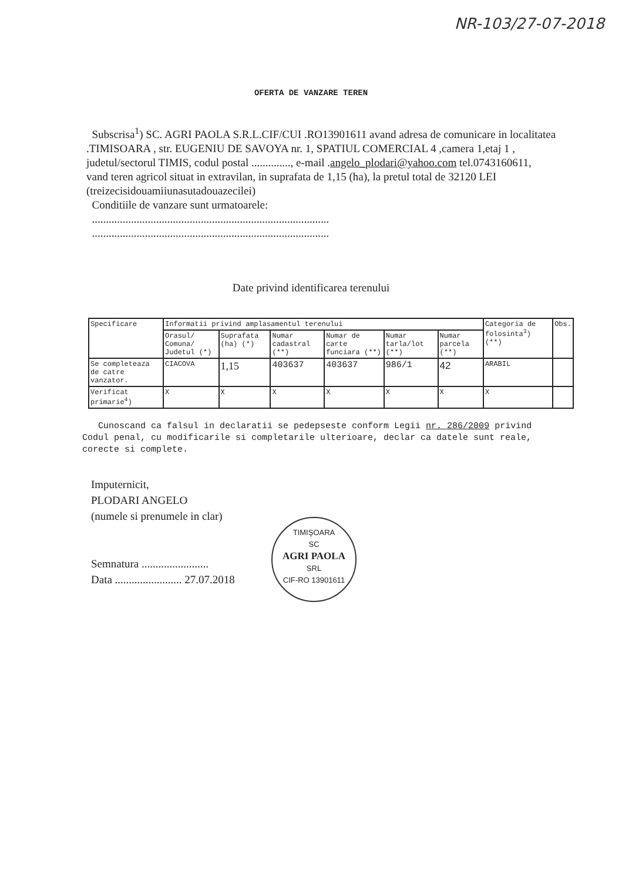NR-103/27-07-2018
OFERTA DE VANZARE TEREN
Subscrisa<sup>1</sup>) SC. AGRI PAOLA S.R.L.CIF/CUI .RO13901611 avand adresa de comunicare in localitatea .TIMISOARA , str. EUGENIU DE SAVOYA nr. 1, SPATIUL COMERCIAL 4 ,camera 1,etaj 1 , judetul/sectorul TIMIS, codul postal .............., e-mail .angelo_plodari@yahoo.com tel.0743160611,
vand teren agricol situat in extravilan, in suprafata de 1,15 (ha), la pretul total de 32120 LEI (treizecisidouamiiunasutadouazecilei)
Conditiile de vanzare sunt urmatoarele:
.....................................................................................
.....................................................................................
Date privind identificarea terenului
| Specificare | Informatii privind amplasamentul terenului | | | | | | Categoria de folosinta<sup>3</sup>) (**) | Obs. |
| --- | --- | --- | --- | --- | --- | --- | --- | --- |
| | Orasul/ Comuna/ Judetul (*) | Suprafata (ha) (*) | Numar cadastral (**) | Numar de carte funciara (**) | Numar tarla/lot (**) | Numar parcela (**) | | |
| Se completeaza de catre vanzator. | CIACOVA | 1,15 | 403637 | 403637 | 986/1 | 42 | ARABIL | |
| Verificat primarie<sup>4</sup>) | X | X | X | X | X | X | X | |
Cunoscand ca falsul in declaratii se pedepseste conform Legii nr. 286/2009 privind Codul penal, cu modificarile si completarile ulterioare, declar ca datele sunt reale, corecte si complete.
Imputernicit,
PLODARI ANGELO
(numele si prenumele in clar)
Semnatura ........................
Data ........................ 27.07.2018
TIMIŞOARA
SC
AGRI PAOLA
SRL
CIF-RO 13901611